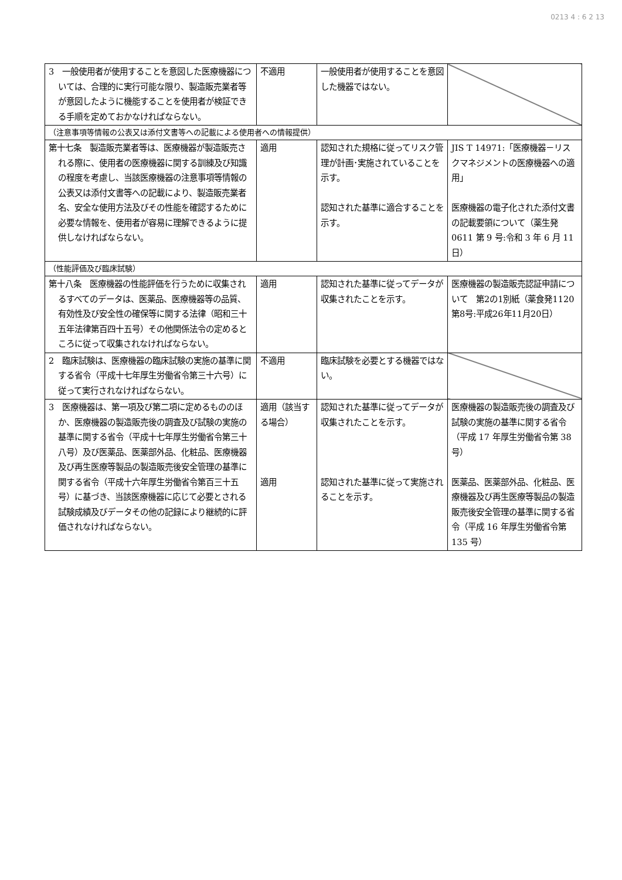0213 4 : 6 2 13
| 3 一般使用者が使用することを意図した医療機器については、合理的に実行可能な限り、製造販売業者等が意図したように機能することを使用者が検証できる手順を定めておかなければならない。 | 不適用 | 一般使用者が使用することを意図した機器ではない。 | |
| （注意事項等情報の公表又は添付文書等への記載による使用者への情報提供） | | | |
| 第十七条 製造販売業者等は、医療機器が製造販売される際に、使用者の医療機器に関する訓練及び知識の程度を考慮し、当該医療機器の注意事項等情報の公表又は添付文書等への記載により、製造販売業者名、安全な使用方法及びその性能を確認するために必要な情報を、使用者が容易に理解できるように提供しなければならない。 | 適用 | 認知された規格に従ってリスク管理が計画･実施されていることを示す。 認知された基準に適合することを示す。 | JIS T 14971:「医療機器－リスクマネジメントの医療機器への適用」 医療機器の電子化された添付文書の記載要領について（薬生発 0611 第 9 号:令和 3 年 6 月 11 日） |
| （性能評価及び臨床試験） | | | |
| 第十八条 医療機器の性能評価を行うために収集されるすべてのデータは、医薬品、医療機器等の品質、有効性及び安全性の確保等に関する法律（昭和三十五年法律第百四十五号）その他関係法令の定めるところに従って収集されなければならない。 | 適用 | 認知された基準に従ってデータが収集されたことを示す。 | 医療機器の製造販売認証申請について 第2の1別紙（薬食発1120第8号:平成26年11月20日） |
| 2 臨床試験は、医療機器の臨床試験の実施の基準に関する省令（平成十七年厚生労働省令第三十六号）に従って実行されなければならない。 | 不適用 | 臨床試験を必要とする機器ではない。 | |
| 3 医療機器は、第一項及び第二項に定めるもののほか、医療機器の製造販売後の調査及び試験の実施の基準に関する省令（平成十七年厚生労働省令第三十八号）及び医薬品、医薬部外品、化粧品、医療機器及び再生医療等製品の製造販売後安全管理の基準に関する省令（平成十六年厚生労働省令第百三十五号）に基づき、当該医療機器に応じて必要とされる試験成績及びデータその他の記録により継続的に評価されなければならない。 | 適用（該当する場合） 適用 | 認知された基準に従ってデータが収集されたことを示す。 認知された基準に従って実施されることを示す。 | 医療機器の製造販売後の調査及び試験の実施の基準に関する省令（平成 17 年厚生労働省令第 38 号） 医薬品、医薬部外品、化粧品、医療機器及び再生医療等製品の製造販売後安全管理の基準に関する省令（平成 16 年厚生労働省令第 135 号） |